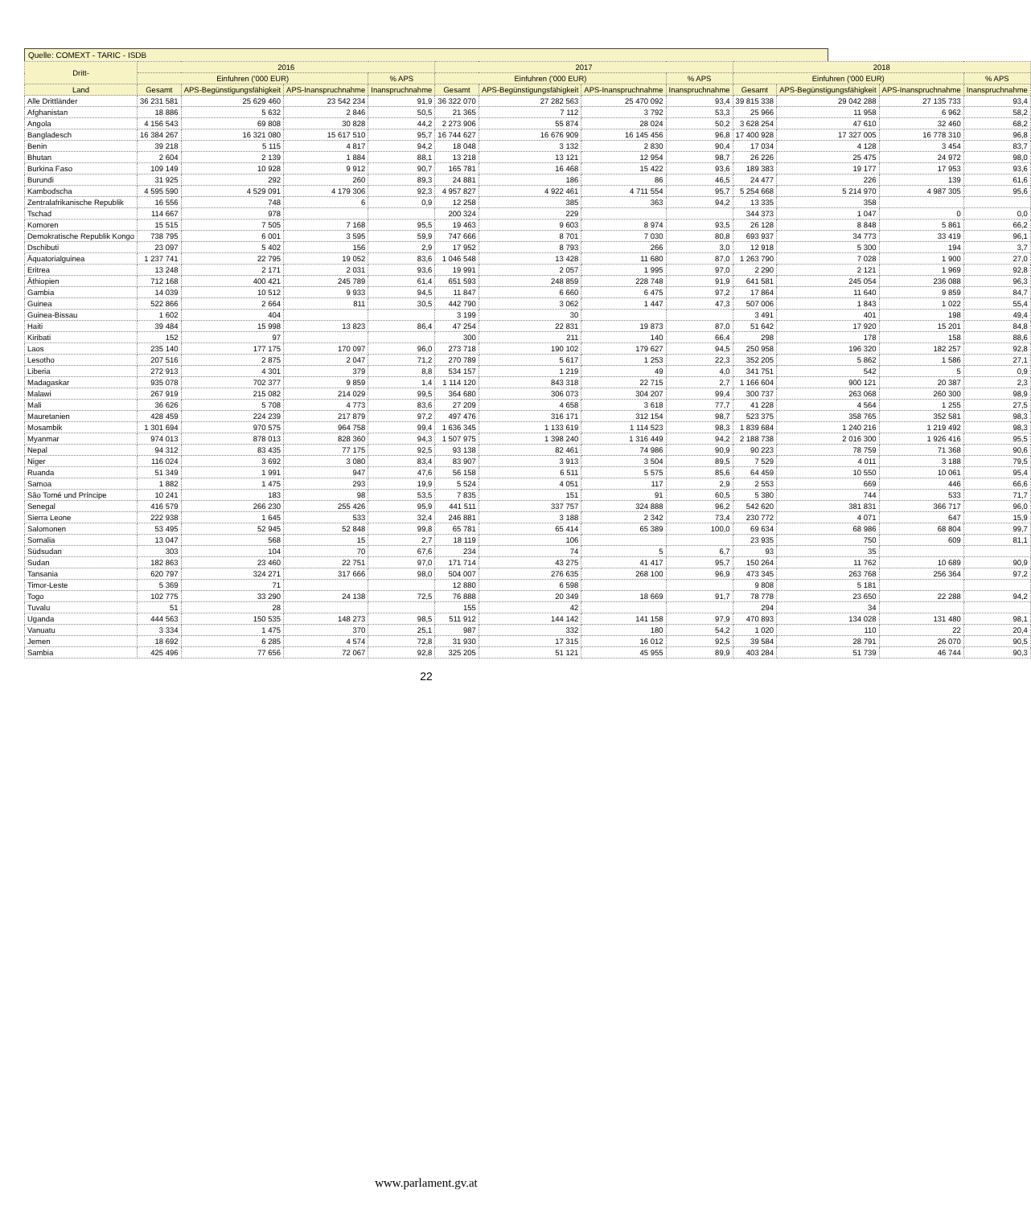Quelle: COMEXT - TARIC - ISDB
| Dritt- | 2016 | | | | 2017 | | | | 2018 | | | |
| --- | --- | --- | --- | --- | --- | --- | --- | --- | --- | --- | --- | --- |
| | Einfuhren ('000 EUR) | | | % APS | Einfuhren ('000 EUR) | | | % APS | Einfuhren ('000 EUR) | | | % APS |
| Land | Gesamt | APS-Begünstigungsfähigkeit | APS-Inanspruchnahme | Inanspruchnahme | Gesamt | APS-Begünstigungsfähigkeit | APS-Inanspruchnahme | Inanspruchnahme | Gesamt | APS-Begünstigungsfähigkeit | APS-Inanspruchnahme | Inanspruchnahme |
| Alle Drittländer | 36 231 581 | 25 629 460 | 23 542 234 | 91,9 | 36 322 070 | 27 282 563 | 25 470 092 | 93,4 | 39 815 338 | 29 042 288 | 27 135 733 | 93,4 |
| Afghanistan | 18 886 | 5 632 | 2 846 | 50,5 | 21 365 | 7 112 | 3 792 | 53,3 | 25 966 | 11 958 | 6 962 | 58,2 |
| Angola | 4 156 543 | 69 808 | 30 828 | 44,2 | 2 273 906 | 55 874 | 28 024 | 50,2 | 3 628 254 | 47 610 | 32 460 | 68,2 |
| Bangladesch | 16 384 267 | 16 321 080 | 15 617 510 | 95,7 | 16 744 627 | 16 676 909 | 16 145 456 | 96,8 | 17 400 928 | 17 327 005 | 16 778 310 | 96,8 |
| Benin | 39 218 | 5 115 | 4 817 | 94,2 | 18 048 | 3 132 | 2 830 | 90,4 | 17 034 | 4 128 | 3 454 | 83,7 |
| Bhutan | 2 604 | 2 139 | 1 884 | 88,1 | 13 218 | 13 121 | 12 954 | 98,7 | 26 226 | 25 475 | 24 972 | 98,0 |
| Burkina Faso | 109 149 | 10 928 | 9 912 | 90,7 | 165 781 | 16 468 | 15 422 | 93,6 | 189 383 | 19 177 | 17 953 | 93,6 |
| Burundi | 31 925 | 292 | 260 | 89,3 | 24 881 | 186 | 86 | 46,5 | 24 477 | 226 | 139 | 61,6 |
| Kambodscha | 4 595 590 | 4 529 091 | 4 179 306 | 92,3 | 4 957 827 | 4 922 461 | 4 711 554 | 95,7 | 5 254 668 | 5 214 970 | 4 987 305 | 95,6 |
| Zentralafrikanische Republik | 16 556 | 748 | 6 | 0,9 | 12 258 | 385 | 363 | 94,2 | 13 335 | 358 | | |
| Tschad | 114 667 | 978 | | | 200 324 | 229 | | | 344 373 | 1 047 | 0 | 0,0 |
| Komoren | 15 515 | 7 505 | 7 168 | 95,5 | 19 463 | 9 603 | 8 974 | 93,5 | 26 128 | 8 848 | 5 861 | 66,2 |
| Demokratische Republik Kongo | 738 795 | 6 001 | 3 595 | 59,9 | 747 666 | 8 701 | 7 030 | 80,8 | 693 937 | 34 773 | 33 419 | 96,1 |
| Dschibuti | 23 097 | 5 402 | 156 | 2,9 | 17 952 | 8 793 | 266 | 3,0 | 12 918 | 5 300 | 194 | 3,7 |
| Äquatorialguinea | 1 237 741 | 22 795 | 19 052 | 83,6 | 1 046 548 | 13 428 | 11 680 | 87,0 | 1 263 790 | 7 028 | 1 900 | 27,0 |
| Eritrea | 13 248 | 2 171 | 2 031 | 93,6 | 19 991 | 2 057 | 1 995 | 97,0 | 2 290 | 2 121 | 1 969 | 92,8 |
| Äthiopien | 712 168 | 400 421 | 245 789 | 61,4 | 651 593 | 248 859 | 228 748 | 91,9 | 641 581 | 245 054 | 236 088 | 96,3 |
| Gambia | 14 039 | 10 512 | 9 933 | 94,5 | 11 847 | 6 660 | 6 475 | 97,2 | 17 864 | 11 640 | 9 859 | 84,7 |
| Guinea | 522 866 | 2 664 | 811 | 30,5 | 442 790 | 3 062 | 1 447 | 47,3 | 507 006 | 1 843 | 1 022 | 55,4 |
| Guinea-Bissau | 1 602 | 404 | | | 3 199 | 30 | | | 3 491 | 401 | 198 | 49,4 |
| Haiti | 39 484 | 15 998 | 13 823 | 86,4 | 47 254 | 22 831 | 19 873 | 87,0 | 51 642 | 17 920 | 15 201 | 84,8 |
| Kiribati | 152 | 97 | | | 300 | 211 | 140 | 66,4 | 298 | 178 | 158 | 88,6 |
| Laos | 235 140 | 177 175 | 170 097 | 96,0 | 273 718 | 190 102 | 179 627 | 94,5 | 250 958 | 196 320 | 182 257 | 92,8 |
| Lesotho | 207 516 | 2 875 | 2 047 | 71,2 | 270 789 | 5 617 | 1 253 | 22,3 | 352 205 | 5 862 | 1 586 | 27,1 |
| Liberia | 272 913 | 4 301 | 379 | 8,8 | 534 157 | 1 219 | 49 | 4,0 | 341 751 | 542 | 5 | 0,9 |
| Madagaskar | 935 078 | 702 377 | 9 859 | 1,4 | 1 114 120 | 843 318 | 22 715 | 2,7 | 1 166 604 | 900 121 | 20 387 | 2,3 |
| Malawi | 267 919 | 215 082 | 214 029 | 99,5 | 364 680 | 306 073 | 304 207 | 99,4 | 300 737 | 263 068 | 260 300 | 98,9 |
| Mali | 36 626 | 5 708 | 4 773 | 83,6 | 27 209 | 4 658 | 3 618 | 77,7 | 41 228 | 4 564 | 1 255 | 27,5 |
| Mauretanien | 428 459 | 224 239 | 217 879 | 97,2 | 497 476 | 316 171 | 312 154 | 98,7 | 523 375 | 358 765 | 352 581 | 98,3 |
| Mosambik | 1 301 694 | 970 575 | 964 758 | 99,4 | 1 636 345 | 1 133 619 | 1 114 523 | 98,3 | 1 839 684 | 1 240 216 | 1 219 492 | 98,3 |
| Myanmar | 974 013 | 878 013 | 828 360 | 94,3 | 1 507 975 | 1 398 240 | 1 316 449 | 94,2 | 2 188 738 | 2 016 300 | 1 926 416 | 95,5 |
| Nepal | 94 312 | 83 435 | 77 175 | 92,5 | 93 138 | 82 461 | 74 986 | 90,9 | 90 223 | 78 759 | 71 368 | 90,6 |
| Niger | 116 024 | 3 692 | 3 080 | 83,4 | 83 907 | 3 913 | 3 504 | 89,5 | 7 529 | 4 011 | 3 188 | 79,5 |
| Ruanda | 51 349 | 1 991 | 947 | 47,6 | 56 158 | 6 511 | 5 575 | 85,6 | 64 459 | 10 550 | 10 061 | 95,4 |
| Samoa | 1 882 | 1 475 | 293 | 19,9 | 5 524 | 4 051 | 117 | 2,9 | 2 553 | 669 | 446 | 66,6 |
| São Tomé und Príncipe | 10 241 | 183 | 98 | 53,5 | 7 835 | 151 | 91 | 60,5 | 5 380 | 744 | 533 | 71,7 |
| Senegal | 416 579 | 266 230 | 255 426 | 95,9 | 441 511 | 337 757 | 324 888 | 96,2 | 542 620 | 381 831 | 366 717 | 96,0 |
| Sierra Leone | 222 938 | 1 645 | 533 | 32,4 | 246 881 | 3 188 | 2 342 | 73,4 | 230 772 | 4 071 | 647 | 15,9 |
| Salomonen | 53 495 | 52 945 | 52 848 | 99,8 | 65 781 | 65 414 | 65 389 | 100,0 | 69 634 | 68 986 | 68 804 | 99,7 |
| Somalia | 13 047 | 568 | 15 | 2,7 | 18 119 | 106 | | | 23 935 | 750 | 609 | 81,1 |
| Südsudan | 303 | 104 | 70 | 67,6 | 234 | 74 | 5 | 6,7 | 93 | 35 | | |
| Sudan | 182 863 | 23 460 | 22 751 | 97,0 | 171 714 | 43 275 | 41 417 | 95,7 | 150 264 | 11 762 | 10 689 | 90,9 |
| Tansania | 620 797 | 324 271 | 317 666 | 98,0 | 504 007 | 276 635 | 268 100 | 96,9 | 473 345 | 263 768 | 256 364 | 97,2 |
| Timor-Leste | 5 369 | 71 | | | 12 880 | 6 598 | | | 9 808 | 5 181 | | |
| Togo | 102 775 | 33 290 | 24 138 | 72,5 | 76 888 | 20 349 | 18 669 | 91,7 | 78 778 | 23 650 | 22 288 | 94,2 |
| Tuvalu | 51 | 28 | | | 155 | 42 | | | 294 | 34 | | |
| Uganda | 444 563 | 150 535 | 148 273 | 98,5 | 511 912 | 144 142 | 141 158 | 97,9 | 470 893 | 134 028 | 131 480 | 98,1 |
| Vanuatu | 3 334 | 1 475 | 370 | 25,1 | 987 | 332 | 180 | 54,2 | 1 020 | 110 | 22 | 20,4 |
| Jemen | 18 692 | 6 285 | 4 574 | 72,8 | 31 930 | 17 315 | 16 012 | 92,5 | 39 584 | 28 791 | 26 070 | 90,5 |
| Sambia | 425 496 | 77 656 | 72 067 | 92,8 | 325 205 | 51 121 | 45 955 | 89,9 | 403 284 | 51 739 | 46 744 | 90,3 |
22
www.parlament.gv.at